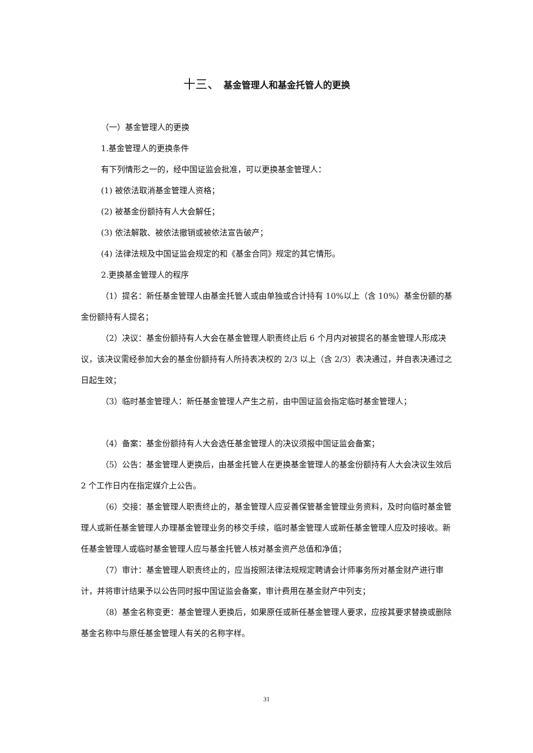十三、 基金管理人和基金托管人的更换
（一）基金管理人的更换
1.基金管理人的更换条件
有下列情形之一的，经中国证监会批准，可以更换基金管理人：
(1) 被依法取消基金管理人资格；
(2) 被基金份额持有人大会解任；
(3) 依法解散、被依法撤销或被依法宣告破产；
(4) 法律法规及中国证监会规定的和《基金合同》规定的其它情形。
2.更换基金管理人的程序
（1）提名：新任基金管理人由基金托管人或由单独或合计持有 10%以上（含 10%）基金份额的基金份额持有人提名；
（2）决议：基金份额持有人大会在基金管理人职责终止后 6 个月内对被提名的基金管理人形成决议，该决议需经参加大会的基金份额持有人所持表决权的 2/3 以上（含 2/3）表决通过，并自表决通过之日起生效；
（3）临时基金管理人：新任基金管理人产生之前，由中国证监会指定临时基金管理人；
（4）备案：基金份额持有人大会选任基金管理人的决议须报中国证监会备案；
（5）公告：基金管理人更换后，由基金托管人在更换基金管理人的基金份额持有人大会决议生效后 2 个工作日内在指定媒介上公告。
（6）交接：基金管理人职责终止的，基金管理人应妥善保管基金管理业务资料，及时向临时基金管理人或新任基金管理人办理基金管理业务的移交手续，临时基金管理人或新任基金管理人应及时接收。新任基金管理人或临时基金管理人应与基金托管人核对基金资产总值和净值；
（7）审计：基金管理人职责终止的，应当按照法律法规规定聘请会计师事务所对基金财产进行审计，并将审计结果予以公告同时报中国证监会备案，审计费用在基金财产中列支；
（8）基金名称变更：基金管理人更换后，如果原任或新任基金管理人要求，应按其要求替换或删除基金名称中与原任基金管理人有关的名称字样。
31